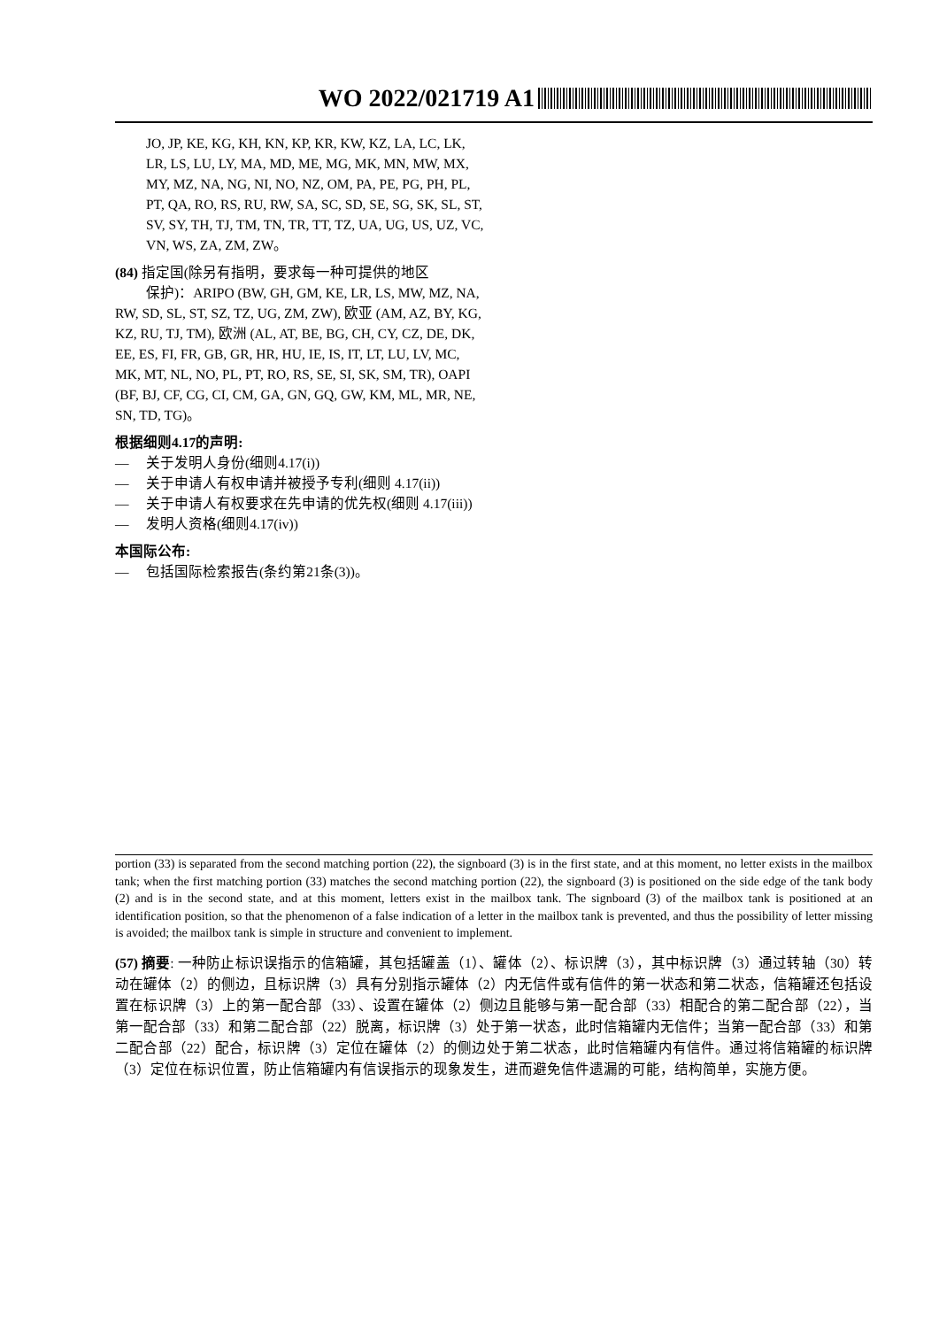WO 2022/021719 A1
JO, JP, KE, KG, KH, KN, KP, KR, KW, KZ, LA, LC, LK, LR, LS, LU, LY, MA, MD, ME, MG, MK, MN, MW, MX, MY, MZ, NA, NG, NI, NO, NZ, OM, PA, PE, PG, PH, PL, PT, QA, RO, RS, RU, RW, SA, SC, SD, SE, SG, SK, SL, ST, SV, SY, TH, TJ, TM, TN, TR, TT, TZ, UA, UG, US, UZ, VC, VN, WS, ZA, ZM, ZW。
(84) 指定国(除另有指明，要求每一种可提供的地区
保护)：ARIPO (BW, GH, GM, KE, LR, LS, MW, MZ, NA, RW, SD, SL, ST, SZ, TZ, UG, ZM, ZW), 欧亚 (AM, AZ, BY, KG, KZ, RU, TJ, TM), 欧洲 (AL, AT, BE, BG, CH, CY, CZ, DE, DK, EE, ES, FI, FR, GB, GR, HR, HU, IE, IS, IT, LT, LU, LV, MC, MK, MT, NL, NO, PL, PT, RO, RS, SE, SI, SK, SM, TR), OAPI (BF, BJ, CF, CG, CI, CM, GA, GN, GQ, GW, KM, ML, MR, NE, SN, TD, TG)。
根据细则4.17的声明:
— 关于发明人身份(细则4.17(i))
— 关于申请人有权申请并被授予专利(细则 4.17(ii))
— 关于申请人有权要求在先申请的优先权(细则 4.17(iii))
— 发明人资格(细则4.17(iv))
本国际公布:
— 包括国际检索报告(条约第21条(3))。
portion (33) is separated from the second matching portion (22), the signboard (3) is in the first state, and at this moment, no letter exists in the mailbox tank; when the first matching portion (33) matches the second matching portion (22), the signboard (3) is positioned on the side edge of the tank body (2) and is in the second state, and at this moment, letters exist in the mailbox tank. The signboard (3) of the mailbox tank is positioned at an identification position, so that the phenomenon of a false indication of a letter in the mailbox tank is prevented, and thus the possibility of letter missing is avoided; the mailbox tank is simple in structure and convenient to implement.
(57) 摘要: 一种防止标识误指示的信箱罐，其包括罐盖（1）、罐体（2）、标识牌（3），其中标识牌（3）通过转轴（30）转动在罐体（2）的侧边，且标识牌（3）具有分别指示罐体（2）内无信件或有信件的第一状态和第二状态，信箱罐还包括设置在标识牌（3）上的第一配合部（33）、设置在罐体（2）侧边且能够与第一配合部（33）相配合的第二配合部（22），当第一配合部（33）和第二配合部（22）脱离，标识牌（3）处于第一状态，此时信箱罐内无信件；当第一配合部（33）和第二配合部（22）配合，标识牌（3）定位在罐体（2）的侧边处于第二状态，此时信箱罐内有信件。通过将信箱罐的标识牌（3）定位在标识位置，防止信箱罐内有信误指示的现象发生，进而避免信件遗漏的可能，结构简单，实施方便。